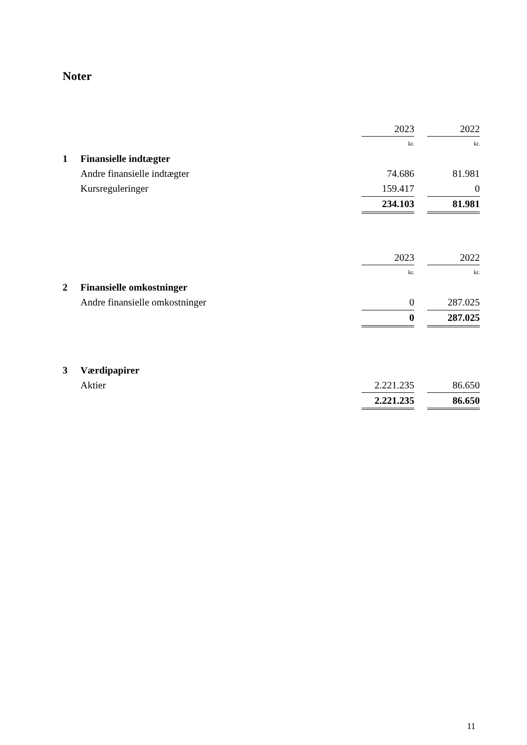Noter
| | | 2023 | | 2022 |
| | | kr. | | kr. |
| 1 | Finansielle indtægter | | | |
| | Andre finansielle indtægter | 74.686 | | 81.981 |
| | Kursreguleringer | 159.417 | | 0 |
| | | 234.103 | | 81.981 |
| | | 2023 | | 2022 |
| | | kr. | | kr. |
| 2 | Finansielle omkostninger | | | |
| | Andre finansielle omkostninger | 0 | | 287.025 |
| | | 0 | | 287.025 |
| 3 | Værdipapirer | | | |
| | Aktier | 2.221.235 | | 86.650 |
| | | 2.221.235 | | 86.650 |
11